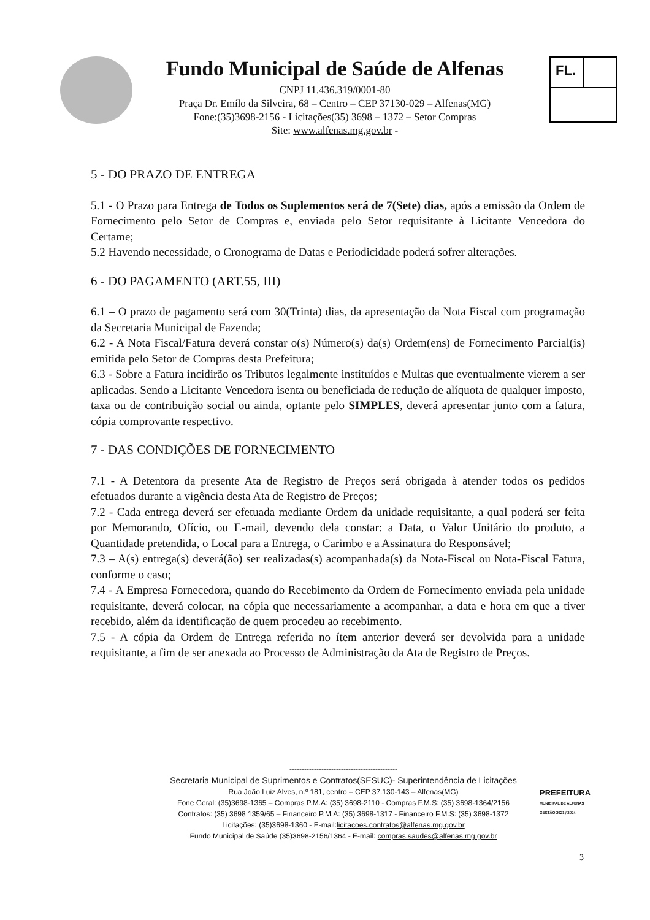Fundo Municipal de Saúde de Alfenas
CNPJ 11.436.319/0001-80
Praça Dr. Emílo da Silveira, 68 – Centro – CEP 37130-029 – Alfenas(MG)
Fone:(35)3698-2156 - Licitações(35) 3698 – 1372 – Setor Compras
Site: www.alfenas.mg.gov.br -
FL.
5 - DO PRAZO DE ENTREGA
5.1 - O Prazo para Entrega de Todos os Suplementos será de 7(Sete) dias, após a emissão da Ordem de Fornecimento pelo Setor de Compras e, enviada pelo Setor requisitante à Licitante Vencedora do Certame;
5.2 Havendo necessidade, o Cronograma de Datas e Periodicidade poderá sofrer alterações.
6 - DO PAGAMENTO (ART.55, III)
6.1 – O prazo de pagamento será com 30(Trinta) dias, da apresentação da Nota Fiscal com programação da Secretaria Municipal de Fazenda;
6.2 - A Nota Fiscal/Fatura deverá constar o(s) Número(s) da(s) Ordem(ens) de Fornecimento Parcial(is) emitida pelo Setor de Compras desta Prefeitura;
6.3 - Sobre a Fatura incidirão os Tributos legalmente instituídos e Multas que eventualmente vierem a ser aplicadas. Sendo a Licitante Vencedora isenta ou beneficiada de redução de alíquota de qualquer imposto, taxa ou de contribuição social ou ainda, optante pelo SIMPLES, deverá apresentar junto com a fatura, cópia comprovante respectivo.
7 - DAS CONDIÇÕES DE FORNECIMENTO
7.1 - A Detentora da presente Ata de Registro de Preços será obrigada à atender todos os pedidos efetuados durante a vigência desta Ata de Registro de Preços;
7.2 - Cada entrega deverá ser efetuada mediante Ordem da unidade requisitante, a qual poderá ser feita por Memorando, Ofício, ou E-mail, devendo dela constar: a Data, o Valor Unitário do produto, a Quantidade pretendida, o Local para a Entrega, o Carimbo e a Assinatura do Responsável;
7.3 – A(s) entrega(s) deverá(ão) ser realizadas(s) acompanhada(s) da Nota-Fiscal ou Nota-Fiscal Fatura, conforme o caso;
7.4 - A Empresa Fornecedora, quando do Recebimento da Ordem de Fornecimento enviada pela unidade requisitante, deverá colocar, na cópia que necessariamente a acompanhar, a data e hora em que a tiver recebido, além da identificação de quem procedeu ao recebimento.
7.5 - A cópia da Ordem de Entrega referida no ítem anterior deverá ser devolvida para a unidade requisitante, a fim de ser anexada ao Processo de Administração da Ata de Registro de Preços.
--------------------------------------------
Secretaria Municipal de Suprimentos e Contratos(SESUC)- Superintendência de Licitações
Rua João Luiz Alves, n.º 181, centro – CEP 37.130-143 – Alfenas(MG)
Fone Geral: (35)3698-1365 – Compras P.M.A: (35) 3698-2110 - Compras F.M.S: (35) 3698-1364/2156
Contratos: (35) 3698 1359/65 – Financeiro P.M.A: (35) 3698-1317 - Financeiro F.M.S: (35) 3698-1372
Licitações: (35)3698-1360 - E-mail:licitacoes.contratos@alfenas.mg.gov.br
Fundo Municipal de Saúde (35)3698-2156/1364 - E-mail: compras.saudes@alfenas.mg.gov.br
PREFEITURA
MUNICIPAL DE ALFENAS
GESTÃO 2021 / 2024
3